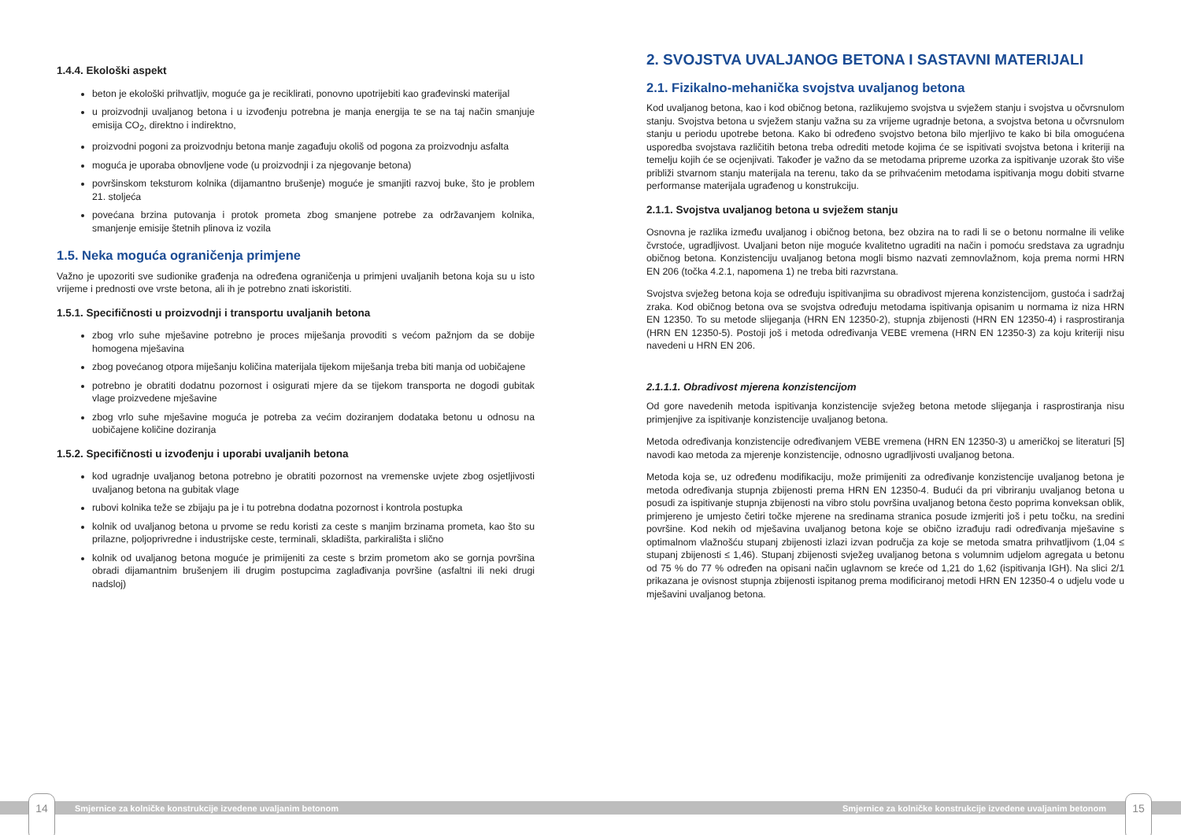1.4.4. Ekološki aspekt
beton je ekološki prihvatljiv, moguće ga je reciklirati, ponovno upotrijebiti kao građevinski materijal
u proizvodnji uvaljanog betona i u izvođenju potrebna je manja energija te se na taj način smanjuje emisija CO<sub>2</sub>, direktno i indirektno,
proizvodni pogoni za proizvodnju betona manje zagađuju okoliš od pogona za proizvodnju asfalta
moguća je uporaba obnovljene vode (u proizvodnji i za njegovanje betona)
površinskom teksturom kolnika (dijamantno brušenje) moguće je smanjiti razvoj buke, što je problem 21. stoljeća
povećana brzina putovanja i protok prometa zbog smanjene potrebe za održavanjem kolnika, smanjenje emisije štetnih plinova iz vozila
1.5. Neka moguća ograničenja primjene
Važno je upozoriti sve sudionike građenja na određena ograničenja u primjeni uvaljanih betona koja su u isto vrijeme i prednosti ove vrste betona, ali ih je potrebno znati iskoristiti.
1.5.1. Specifičnosti u proizvodnji i transportu uvaljanih betona
zbog vrlo suhe mješavine potrebno je proces miješanja provoditi s većom pažnjom da se dobije homogena mješavina
zbog povećanog otpora miješanju količina materijala tijekom miješanja treba biti manja od uobičajene
potrebno je obratiti dodatnu pozornost i osigurati mjere da se tijekom transporta ne dogodi gubitak vlage proizvedene mješavine
zbog vrlo suhe mješavine moguća je potreba za većim doziranjem dodataka betonu u odnosu na uobičajene količine doziranja
1.5.2. Specifičnosti u izvođenju i uporabi uvaljanih betona
kod ugradnje uvaljanog betona potrebno je obratiti pozornost na vremenske uvjete zbog osjetljivosti uvaljanog betona na gubitak vlage
rubovi kolnika teže se zbijaju pa je i tu potrebna dodatna pozornost i kontrola postupka
kolnik od uvaljanog betona u prvome se redu koristi za ceste s manjim brzinama prometa, kao što su prilazne, poljoprivredne i industrijske ceste, terminali, skladišta, parkirališta i slično
kolnik od uvaljanog betona moguće je primijeniti za ceste s brzim prometom ako se gornja površina obradi dijamantnim brušenjem ili drugim postupcima zaglađivanja površine (asfaltni ili neki drugi nadsloj)
2. SVOJSTVA UVALJANOG BETONA I SASTAVNI MATERIJALI
2.1. Fizikalno-mehanička svojstva uvaljanog betona
Kod uvaljanog betona, kao i kod običnog betona, razlikujemo svojstva u svježem stanju i svojstva u očvrsnulom stanju. Svojstva betona u svježem stanju važna su za vrijeme ugradnje betona, a svojstva betona u očvrsnulom stanju u periodu upotrebe betona. Kako bi određeno svojstvo betona bilo mjerljivo te kako bi bila omogućena usporedba svojstava različitih betona treba odrediti metode kojima će se ispitivati svojstva betona i kriteriji na temelju kojih će se ocjenjivati. Također je važno da se metodama pripreme uzorka za ispitivanje uzorak što više približi stvarnom stanju materijala na terenu, tako da se prihvaćenim metodama ispitivanja mogu dobiti stvarne performanse materijala ugrađenog u konstrukciju.
2.1.1. Svojstva uvaljanog betona u svježem stanju
Osnovna je razlika između uvaljanog i običnog betona, bez obzira na to radi li se o betonu normalne ili velike čvrstoće, ugradljivost. Uvaljani beton nije moguće kvalitetno ugraditi na način i pomoću sredstava za ugradnju običnog betona. Konzistenciju uvaljanog betona mogli bismo nazvati zemnovlažnom, koja prema normi HRN EN 206 (točka 4.2.1, napomena 1) ne treba biti razvrstana.
Svojstva svježeg betona koja se određuju ispitivanjima su obradivost mjerena konzistencijom, gustoća i sadržaj zraka. Kod običnog betona ova se svojstva određuju metodama ispitivanja opisanim u normama iz niza HRN EN 12350. To su metode slijeganja (HRN EN 12350-2), stupnja zbijenosti (HRN EN 12350-4) i rasprostiranja (HRN EN 12350-5). Postoji još i metoda određivanja VEBE vremena (HRN EN 12350-3) za koju kriteriji nisu navedeni u HRN EN 206.
2.1.1.1. Obradivost mjerena konzistencijom
Od gore navedenih metoda ispitivanja konzistencije svježeg betona metode slijeganja i rasprostiranja nisu primjenjive za ispitivanje konzistencije uvaljanog betona.
Metoda određivanja konzistencije određivanjem VEBE vremena (HRN EN 12350-3) u američkoj se literaturi [5] navodi kao metoda za mjerenje konzistencije, odnosno ugradljivosti uvaljanog betona.
Metoda koja se, uz određenu modifikaciju, može primijeniti za određivanje konzistencije uvaljanog betona je metoda određivanja stupnja zbijenosti prema HRN EN 12350-4. Budući da pri vibriranju uvaljanog betona u posudi za ispitivanje stupnja zbijenosti na vibro stolu površina uvaljanog betona često poprima konveksan oblik, primjereno je umjesto četiri točke mjerene na sredinama stranica posude izmjeriti još i petu točku, na sredini površine. Kod nekih od mješavina uvaljanog betona koje se obično izrađuju radi određivanja mješavine s optimalnom vlažnošću stupanj zbijenosti izlazi izvan područja za koje se metoda smatra prihvatljivom (1,04 ≤ stupanj zbijenosti ≤ 1,46). Stupanj zbijenosti svježeg uvaljanog betona s volumnim udjelom agregata u betonu od 75 % do 77 % određen na opisani način uglavnom se kreće od 1,21 do 1,62 (ispitivanja IGH). Na slici 2/1 prikazana je ovisnost stupnja zbijenosti ispitanog prema modificiranoj metodi HRN EN 12350-4 o udjelu vode u mješavini uvaljanog betona.
Smjernice za kolničke konstrukcije izvedene uvaljanim betonom Smjernice za kolničke konstrukcije izvedene uvaljanim betonom
14 15